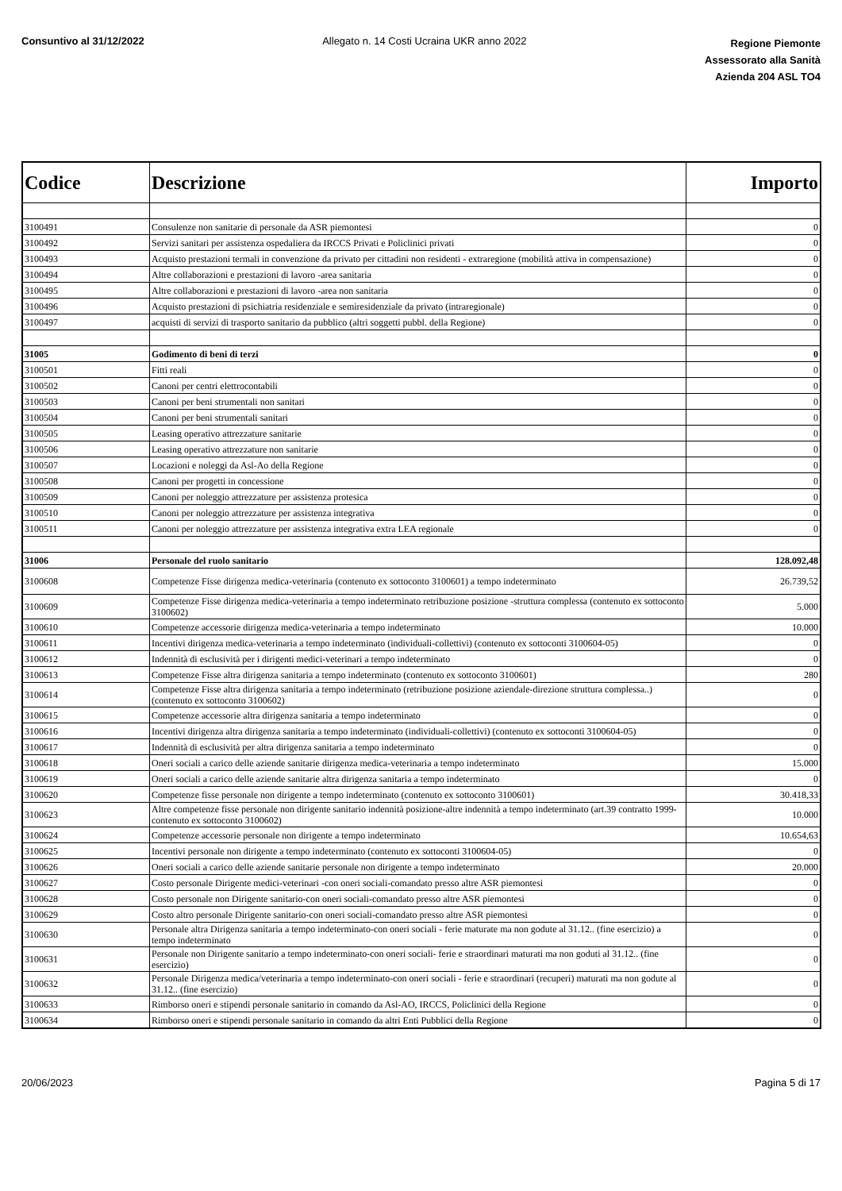Consuntivo al 31/12/2022 Allegato n. 14 Costi Ucraina UKR anno 2022
Regione Piemonte
Assessorato alla Sanità
Azienda 204 ASL TO4
| Codice | Descrizione | Importo |
| --- | --- | --- |
| 3100491 | Consulenze non sanitarie di personale da ASR piemontesi | 0 |
| 3100492 | Servizi sanitari per assistenza ospedaliera da IRCCS Privati e Policlinici privati | 0 |
| 3100493 | Acquisto prestazioni termali in convenzione da privato per cittadini non residenti - extraregione (mobilità attiva in compensazione) | 0 |
| 3100494 | Altre collaborazioni e prestazioni di lavoro -area sanitaria | 0 |
| 3100495 | Altre collaborazioni e prestazioni di lavoro -area non sanitaria | 0 |
| 3100496 | Acquisto prestazioni di psichiatria residenziale e semiresidenziale da privato (intraregionale) | 0 |
| 3100497 | acquisti di servizi di trasporto sanitario da pubblico (altri soggetti pubbl. della Regione) | 0 |
| 31005 | Godimento di beni di terzi | 0 |
| 3100501 | Fitti reali | 0 |
| 3100502 | Canoni per centri elettrocontabili | 0 |
| 3100503 | Canoni per beni strumentali non sanitari | 0 |
| 3100504 | Canoni per beni strumentali sanitari | 0 |
| 3100505 | Leasing operativo attrezzature sanitarie | 0 |
| 3100506 | Leasing operativo attrezzature non sanitarie | 0 |
| 3100507 | Locazioni e noleggi da Asl-Ao della Regione | 0 |
| 3100508 | Canoni per progetti in concessione | 0 |
| 3100509 | Canoni per noleggio attrezzature per assistenza protesica | 0 |
| 3100510 | Canoni per noleggio attrezzature per assistenza integrativa | 0 |
| 3100511 | Canoni per noleggio attrezzature per assistenza integrativa extra LEA regionale | 0 |
| 31006 | Personale del ruolo sanitario | 128.092,48 |
| 3100608 | Competenze Fisse dirigenza medica-veterinaria (contenuto ex sottoconto 3100601) a tempo indeterminato | 26.739,52 |
| 3100609 | Competenze Fisse dirigenza medica-veterinaria a tempo indeterminato retribuzione posizione -struttura complessa (contenuto ex sottoconto 3100602) | 5.000 |
| 3100610 | Competenze accessorie dirigenza medica-veterinaria a tempo indeterminato | 10.000 |
| 3100611 | Incentivi dirigenza medica-veterinaria a tempo indeterminato (individuali-collettivi) (contenuto ex sottoconti 3100604-05) | 0 |
| 3100612 | Indennità di esclusività per i dirigenti medici-veterinari a tempo indeterminato | 0 |
| 3100613 | Competenze Fisse altra dirigenza sanitaria a tempo indeterminato (contenuto ex sottoconto 3100601) | 280 |
| 3100614 | Competenze Fisse altra dirigenza sanitaria a tempo indeterminato (retribuzione posizione aziendale-direzione struttura complessa..) (contenuto ex sottoconto 3100602) | 0 |
| 3100615 | Competenze accessorie altra dirigenza sanitaria a tempo indeterminato | 0 |
| 3100616 | Incentivi dirigenza altra dirigenza sanitaria a tempo indeterminato (individuali-collettivi) (contenuto ex sottoconti 3100604-05) | 0 |
| 3100617 | Indennità di esclusività per altra dirigenza sanitaria a tempo indeterminato | 0 |
| 3100618 | Oneri sociali a carico delle aziende sanitarie dirigenza medica-veterinaria a tempo indeterminato | 15.000 |
| 3100619 | Oneri sociali a carico delle aziende sanitarie altra dirigenza sanitaria a tempo indeterminato | 0 |
| 3100620 | Competenze fisse personale non dirigente a tempo indeterminato (contenuto ex sottoconto 3100601) | 30.418,33 |
| 3100623 | Altre competenze fisse personale non dirigente sanitario indennità posizione-altre indennità a tempo indeterminato (art.39 contratto 1999-contenuto ex sottoconto 3100602) | 10.000 |
| 3100624 | Competenze accessorie personale non dirigente a tempo indeterminato | 10.654,63 |
| 3100625 | Incentivi personale non dirigente a tempo indeterminato (contenuto ex sottoconti 3100604-05) | 0 |
| 3100626 | Oneri sociali a carico delle aziende sanitarie personale non dirigente a tempo indeterminato | 20.000 |
| 3100627 | Costo personale Dirigente medici-veterinari -con oneri sociali-comandato presso altre ASR piemontesi | 0 |
| 3100628 | Costo personale non Dirigente sanitario-con oneri sociali-comandato presso altre ASR piemontesi | 0 |
| 3100629 | Costo altro personale Dirigente sanitario-con oneri sociali-comandato presso altre ASR piemontesi | 0 |
| 3100630 | Personale altra Dirigenza sanitaria a tempo indeterminato-con oneri sociali - ferie maturate ma non godute al 31.12.. (fine esercizio) a tempo indeterminato | 0 |
| 3100631 | Personale non Dirigente sanitario a tempo indeterminato-con oneri sociali- ferie e straordinari maturati ma non goduti al 31.12.. (fine esercizio) | 0 |
| 3100632 | Personale Dirigenza medica/veterinaria a tempo indeterminato-con oneri sociali - ferie e straordinari (recuperi) maturati ma non godute al 31.12.. (fine esercizio) | 0 |
| 3100633 | Rimborso oneri e stipendi personale sanitario in comando da Asl-AO, IRCCS, Policlinici della Regione | 0 |
| 3100634 | Rimborso oneri e stipendi personale sanitario in comando da altri Enti Pubblici della Regione | 0 |
20/06/2023 Pagina 5 di 17